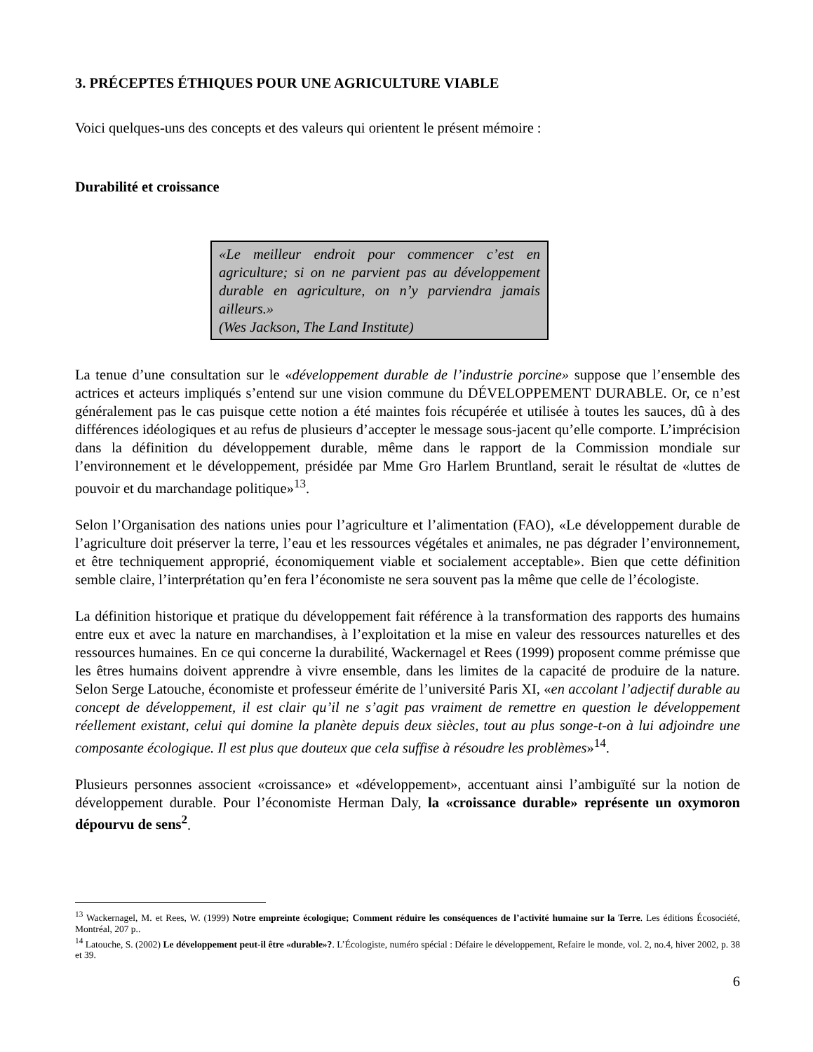3. PRÉCEPTES ÉTHIQUES POUR UNE AGRICULTURE VIABLE
Voici quelques-uns des concepts et des valeurs qui orientent le présent mémoire :
Durabilité et croissance
«Le meilleur endroit pour commencer c’est en agriculture; si on ne parvient pas au développement durable en agriculture, on n’y parviendra jamais ailleurs.»
(Wes Jackson, The Land Institute)
La tenue d’une consultation sur le «développement durable de l’industrie porcine» suppose que l’ensemble des actrices et acteurs impliqués s’entend sur une vision commune du DÉVELOPPEMENT DURABLE. Or, ce n’est généralement pas le cas puisque cette notion a été maintes fois récupérée et utilisée à toutes les sauces, dû à des différences idéologiques et au refus de plusieurs d’accepter le message sous-jacent qu’elle comporte. L’imprécision dans la définition du développement durable, même dans le rapport de la Commission mondiale sur l’environnement et le développement, présidée par Mme Gro Harlem Bruntland, serait le résultat de «luttes de pouvoir et du marchandage politique»<sup>13</sup>.
Selon l’Organisation des nations unies pour l’agriculture et l’alimentation (FAO), «Le développement durable de l’agriculture doit préserver la terre, l’eau et les ressources végétales et animales, ne pas dégrader l’environnement, et être techniquement approprié, économiquement viable et socialement acceptable». Bien que cette définition semble claire, l’interprétation qu’en fera l’économiste ne sera souvent pas la même que celle de l’écologiste.
La définition historique et pratique du développement fait référence à la transformation des rapports des humains entre eux et avec la nature en marchandises, à l’exploitation et la mise en valeur des ressources naturelles et des ressources humaines. En ce qui concerne la durabilité, Wackernagel et Rees (1999) proposent comme prémisse que les êtres humains doivent apprendre à vivre ensemble, dans les limites de la capacité de produire de la nature. Selon Serge Latouche, économiste et professeur émérite de l’université Paris XI, «en accolant l’adjectif durable au concept de développement, il est clair qu’il ne s’agit pas vraiment de remettre en question le développement réellement existant, celui qui domine la planète depuis deux siècles, tout au plus songe-t-on à lui adjoindre une composante écologique. Il est plus que douteux que cela suffise à résoudre les problèmes»<sup>14</sup>.
Plusieurs personnes associent «croissance» et «développement», accentuant ainsi l’ambiguïté sur la notion de développement durable. Pour l’économiste Herman Daly, la «croissance durable» représente un oxymoron dépourvu de sens<sup>2</sup>.
<sup>13</sup> Wackernagel, M. et Rees, W. (1999) Notre empreinte écologique; Comment réduire les conséquences de l’activité humaine sur la Terre. Les éditions Écosociété, Montréal, 207 p..
<sup>14</sup> Latouche, S. (2002) Le développement peut-il être «durable»?. L’Écologiste, numéro spécial : Défaire le développement, Refaire le monde, vol. 2, no.4, hiver 2002, p. 38 et 39.
6